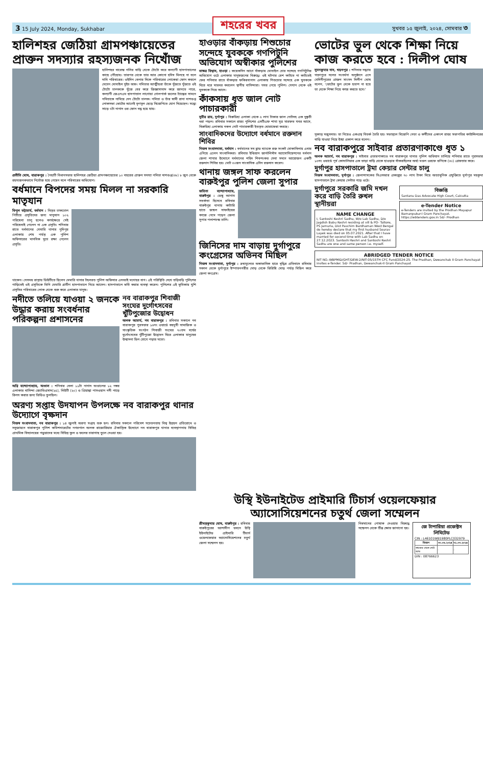3 15 July 2024, Monday, Sukhabar শহরের খবর সুখবর ১৫ জুলাই, ২০২৪, সোমবার ৩
হালিশহর জেঠিয়া গ্রামপঞ্চায়েতের প্রাক্তন সদস্যার রহস্যজনক নিখোঁজ
হালিশহর বারেন্দ্র গলির বাড়ি থেকে টোটো করে কল্যাণী হাসপাতালের কাছে পৌঁছোয়। তারপর থেকে তার আর কোনো হদিস মিলছে না বলে দাবি পরিবারের। ওইদিন বেলার দিকে পরিবারের লোকেরা ফোন করলে দেখেন মোবাইল সুইচ অফ। নমিতার আত্মীয়রা তাঁকে খুঁজতে খুঁজতে ওই টোটো চালককে খুঁজে বের করে জিজ্ঞাসাবাদ করে জানতে পারে, কল্যাণী জেএনএম হাসপাতাল লাগোয়া গোলপার্ক জলের ট্যাঙ্কের সামনে নমিতাকে নামিয়ে দেন টোটো চালক। নমিতা ও তাঁর স্বামী রানা দাশগুপ্ত লোকসভা ভোটের আগেই তৃণমূল ছেড়ে বিজেপিতে যোগ দিয়েছেন। সন্ধ্যে সাড়ে ৭টা নাগাদ ওর ফোন বন্ধ হয়ে যায়।
প্রতীতি ঘোষ, বারাকপুর : নৈহাটি বিধানসভার হালিশহর জেঠিয়া গ্রামপঞ্চায়েতের ১০ বছরের প্রাক্তন সদস্যা নমিতা দাশগুপ্ত(৩৮) ৮ জুন থেকে রহস্যজনকভাবে নিখোঁজ হয়ে গেছেন বলে পরিবারের অভিযোগ।
বর্ধমানে বিপদের সময় মিলল না সরকারি মাতৃযান
বিপুল ভট্টাচার্য, বর্ধমান : বিস্তর ঢাকঢোল পিটিয়ে প্রসূতিদের জন্য মাতৃযান ১০২ পরিষেবা চালু হলেও কার্যক্ষেত্রে সেই পরিষেবাই পেলেন না এক প্রসূতি। শনিবার রাতে বর্ধমানের মেমারি থানার নুদিপুর এলাকায় শেষ পর্যন্ত এক পুলিশ অফিসারের মানবিক মুখে রক্ষা পেলেন প্রসূতি।
থাকেন। সেসময় রাস্তায় ডিউটিতে ছিলেন মেমারি থানার টহলরত পুলিশ অফিসার এসআই মনোহর বাগ। এই পরিস্থিতি দেখে তড়িঘড়ি পুলিশের গাড়িতেই ওই প্রসূতিকে তিনি মেমারি গ্রামীণ হাসপাতালে নিয়ে আসেন। হাসপাতালে ভর্তি করার ব্যবস্থা করেন। পুলিশের এই ভূমিকায় খুশি প্রসূতির পরিবারের লোক থেকে শুরু করে এলাকার মানুষ।
নদীতে তলিয়ে যাওয়া ২ জনকে উদ্ধার করায় সংবর্ধনার পরিকল্পনা প্রশাসনের
অগ্নি বন্দ্যোপাধ্যায়, অণ্ডাল : শনিবার বেলা ১১টা নাগাদ অণ্ডালের ১২ নম্বর এলাকার বাসিন্দা জ্যোতিপ্রসাদ(২৫), বিউটি (২০) ও প্রিয়াঙ্কা পাসওয়ান নদী পাড়ে রিলস করার জন্য ভিডিও তুলছিল।
নব বারাকপুর শিবাজী সংঘের দুর্গোৎসবের খুঁটিপুজোর উদ্বোধন
অলক আচার্য, নব বারাকপুর : রবিবার সকালে নব বারাকপুর পুরসভার ১৬নং ওয়ার্ডে বহুমুখী সামাজিক ও সাংস্কৃতিক সংগঠন শিবাজী সংঘের ৭০তম বর্ষের দুর্গোৎসবের খুঁটিপুজো উদ্বোধন ঘিরে এলাকার মানুষের উন্মাদনা ছিল চোখে পড়ার মতো।
অরণ্য সপ্তাহ উদযাপন উপলক্ষে নব বারাকপুর থানার উদ্যোগে বৃক্ষদান
নিজস্ব সংবাদদাতা, নব বারাকপুর : ১৪ জুলাই অরণ্য সপ্তাহ শুরু হল। রবিবার সকালে পরিবেশ সচেতনতায় বিশ্ব উন্নয়ন প্রতিরোধে ও সবুজায়নে বারাকপুর পুলিশ কমিশনারেটের নগরপাল অলক রাজোরিয়ার ঐকান্তিক উদ্যোগে নব বারাকপুর থানার ব্যবস্থাপনায় বিভিন্ন প্রাথমিক বিদ্যালয়ের পড়ুয়াদের মধ্যে বিভিন্ন ফুল ও ফলের চারাগাছ তুলে দেওয়া হয়।
হাওড়ার বাঁকড়ায় শিশুচোর সন্দেহে যুবককে গণপিটুনি অভিযোগ অস্বীকার পুলিশের
ভাস্কর বিশ্বাস, হাওড়া : কয়েকদিন আগে বাঁকড়ায় মোবাইল চোর সন্দেহে গণপিটুনির অভিযোগ ওঠে এলাকার মানুষজনের বিরুদ্ধে। ওই ঘটনার রেশ কাটতে না কাটতেই ফের শনিবার রাতে বাঁকড়ার ফকিরবাগান এলাকায় শিশুচোর সন্দেহে এক যুবককে ঘিরে ধরে মারধর করলেন স্থানীয় বাসিন্দারা। খবর পেয়ে পুলিশ। সেখান থেকে ওই যুবককে নিয়ে আসে।
কাঁকসায় ধৃত জাল নোট পাচারকারী
সুবীর রায়, দুর্গাপুর : বিরুডিহা এলাকা থেকে ৫ লাখ টাকার জাল নোটসহ এক দুষ্কৃতী ধরা পড়ল। রবিবার সকালে রাজ্য পুলিশের এসটিএফ শাখা সূত্র মারফত খবর আসে, বিরুডিহা এলাকায় নকল নোট পাচারকারী ইতস্তত ঘোরাফেরা করছে।
সাংবাদিকদের উদ্যোগে বর্ধমানে রক্তদান শিবির
নিজস্ব সংবাদদাতা, বর্ধমান : বর্ধমানের সব ব্লাড ব্যাংকে রক্ত সংকট মোকাবিলায় এবার এগিয়ে এলেন সাংবাদিকরা। রবিবার ইন্ডিয়ান জার্নালিস্টস অ্যাসোসিয়েশনের বর্ধমান জেলা শাখার উদ্যোগে বর্ধমানের শহিদ শিবশংকর সেবা সদনে আয়োজন একটি রক্তদান শিবির হয়। মোট ৩০জন সাংবাদিক এদিন রক্তদান করেন।
থানায় জঙ্গল সাফ করলেন বারুইপুর পুলিশ জেলা সুপার
জয়িতা বন্দ্যোপাধ্যায়, বারুইপুর : ডেঙ্গু আগাম সতর্কতা হিসেবে রবিবার বারুইপুর থানায় কাটারি হাতে জঙ্গল সাফাইয়ের কাজে নেমে পড়েন জেলা সুপার পলাশচন্দ্র ঢালি।
জিনিসের দাম বাড়ায় দুর্গাপুরে কংগ্রেসের অভিনব মিছিল
নিজস্ব সংবাদদাতা, দুর্গাপুর : দ্রব্যমূল্যের অস্বাভাবিক হারে বৃদ্ধির প্রতিবাদে রবিবার সকাল থেকে দুর্গাপুরে ইস্পাতনগরীর মোড় থেকে ভিরিঙ্গি মোড় পর্যন্ত মিছিল করে জেলা কংগ্রেস।
ভোটের ভুল থেকে শিক্ষা নিয়ে কাজ করতে হবে : দিলীপ ঘোষ
সুমনকুমার দাস, খড়গপুর : শনিবার সন্ধ্যায় খড়্গপুরে দলের সংবর্ধনা অনুষ্ঠানে এসে মেদিনীপুরের প্রাক্তন সাংসদ দিলীপ ঘোষ বলেন, 'ভোটের ভুল থেকে হতাশ না হয়ে তা থেকে শিক্ষা নিয়ে কাজ করতে হবে।'
সুকান্ত মজুমদার। তা নিয়েও একপ্রস্থ বিতর্ক তৈরি হয়। সভাস্থলে বিজেপি নেতা ও কর্মীদের একাংশ রাজ্য সভাপতির কাউন্সিলরের বাড়ি যাওয়া নিয়ে উষ্মা প্রকাশ করে বলেন।
নব বারাকপুরে সাইবার প্রতারণাকাণ্ডে ধৃত ১
অলক আচার্য, নব বারাকপুর : সাইবার প্রতারণাকাণ্ডে নব বারাকপুর থানার পুলিশ অভিযান চালিয়ে শনিবার রাতে পুরসভার ১৩নং ওয়ার্ডে পূর্ব কোদালিয়ার এক ভাড়া বাড়ি থেকে হাওড়ার সাঁকরাইলের অর্ঘ্য মণ্ডল ওরফে গুপিকে (৩০) গ্রেফতার করে।
দুর্গাপুর হাসপাতালে ট্রমা কেয়ার সেন্টার চালু
নিজস্ব সংবাদদাতা, দুর্গাপুর : জেলাশাসকের সিএসআর প্রকল্পের ৭০ লাখ টাকা দিয়ে অত্যাধুনিক প্রযুক্তিতে দুর্গাপুর মহকুমা হাসপাতালে ট্রমা কেয়ার সেন্টার গড়ে ওঠে।
দুর্গাপুরে সরকারি জমি দখল করে বাড়ি তৈরি রুখল স্থানীয়রা
NAME CHANGE
I, Santoshi Keshri Sadhu, W/o Lab Sadhu, D/o Jagdish Babu Keshri residing at vill & PO- Taltore, PS Jamuria, Dist Paschim Bardhaman West Bengal do hereby declare that my first husband Sourav Layek was died on 05.07.2021. After that I have married for second time with Lab Sadhu on 27.12.2023. Santoshi Keshri and Santoshi Keshri Sadhu are one and same person i.e. myself.
বিজ্ঞপ্তি
Santanu Das Advocate High Court, Calcutta
e-Tender Notice
e-Tenders are invited by the Prodhan Mayapur Bamanpukur-I Gram Panchayat. https://wbtenders.gov.in Sd/- Prodhan
ABRIDGED TENDER NOTICE
NIT NO.-WBPMID/GHT/DEW-2/NIT-05/15TH CFC Fund/2024-25. The Pradhan, Dewanchak II Gram Panchayat invites e-Tender. Sd/- Pradhan, Dewanchak-II Gram Panchayat
উস্থি ইউনাইটেড প্রাইমারি টিচার্স ওয়েলফেয়ার অ্যাসোসিয়েশনের চতুর্থ জেলা সম্মেলন
শ্রীমন্তকুমার ঘোষ, বারুইপুর : রবিবার বারুইপুরের আশাদীপ ভবনে উস্থি ইউনাইটেড প্রাইমারি টিচার্স ওয়েলফেয়ার অ্যাসোসিয়েশনের চতুর্থ জেলা সম্মেলন হয়।
নিম্নমানের পোষাক দেওয়ার বিরুদ্ধে সম্মেলন থেকে তীব্র ক্ষোভ জানানো হয়।
জে টাপারিয়া প্রজেক্টস লিমিটেড
CIN : L46101WB1980PLC032979
| বিবরণ | ৩০.০৬.২০২৪ | ৩১.০৩.২০২৪ |
| --- | --- | --- |
| কাজের থেকে মোট আয় | - | - |
DIN : 08766623